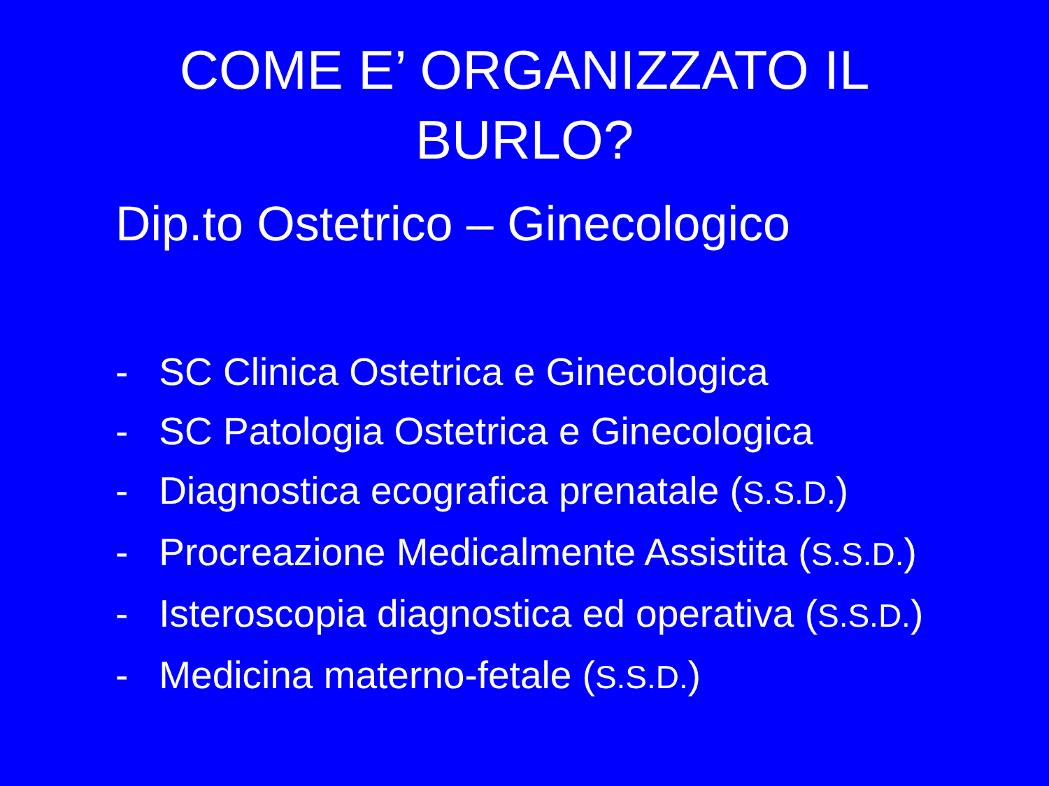COME E’ ORGANIZZATO IL
BURLO?
Dip.to Ostetrico – Ginecologico
- SC Clinica Ostetrica e Ginecologica
- SC Patologia Ostetrica e Ginecologica
- Diagnostica ecografica prenatale (S.S.D.)
- Procreazione Medicalmente Assistita (S.S.D.)
- Isteroscopia diagnostica ed operativa (S.S.D.)
- Medicina materno-fetale (S.S.D.)